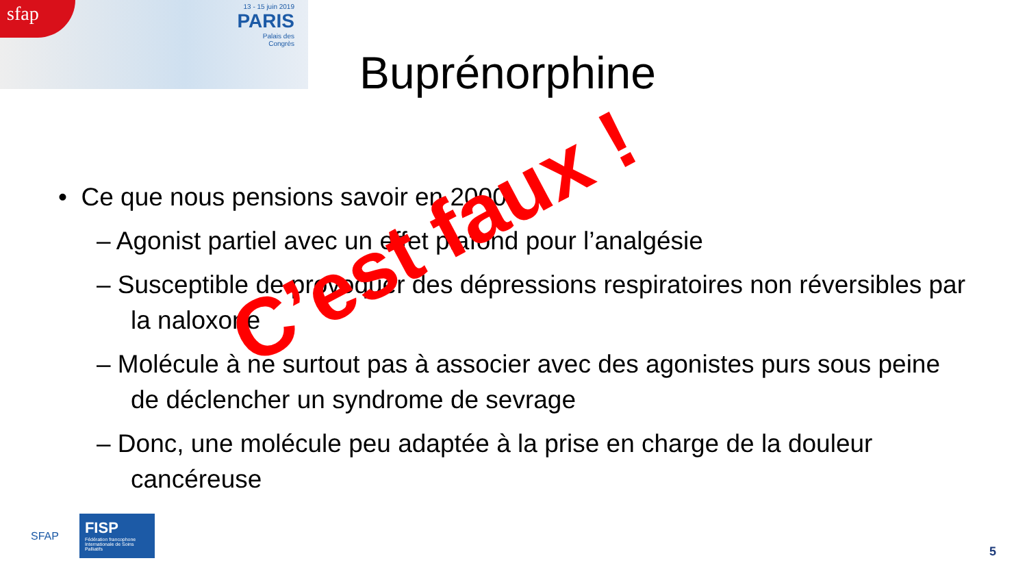sfap
13 - 15 juin 2019
PARIS
Palais des
Congrès
Buprénorphine
• Ce que nous pensions savoir en 2000:
– Agonist partiel avec un effet plafond pour l’analgésie
– Susceptible de provoquer des dépressions respiratoires non réversibles par la naloxone
– Molécule à ne surtout pas à associer avec des agonistes purs sous peine de déclencher un syndrome de sevrage
– Donc, une molécule peu adaptée à la prise en charge de la douleur cancéreuse
C’est faux !
SFAP
FISP
Fédération francophone Internationale de Soins Palliatifs
5